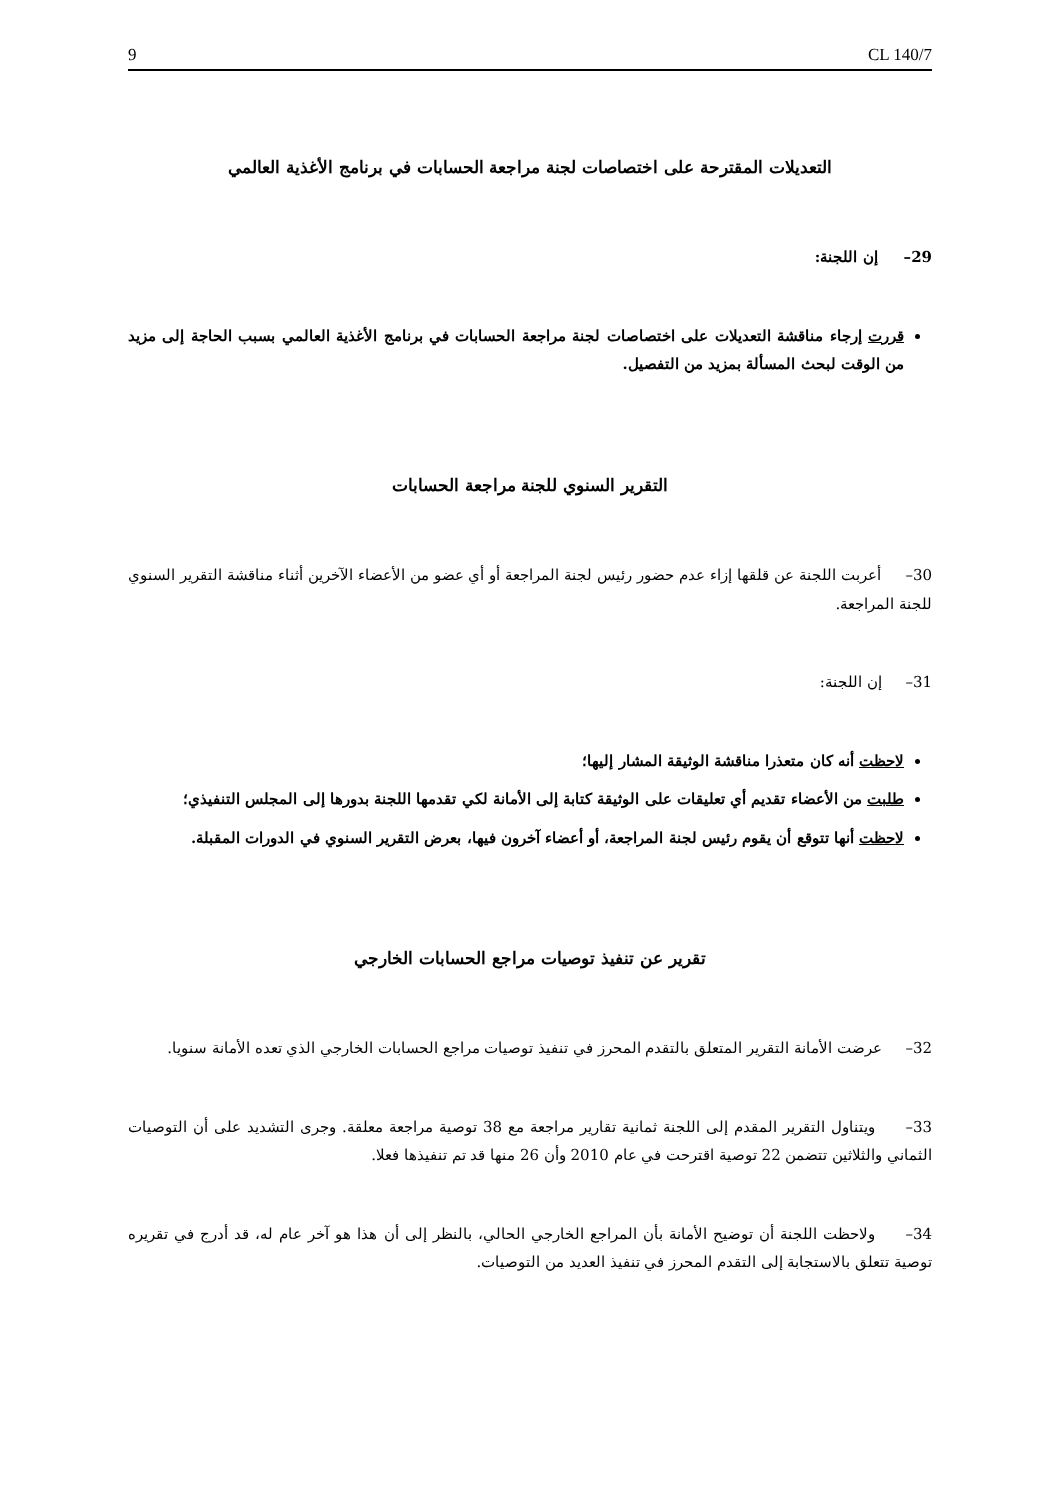9 CL 140/7
التعديلات المقترحة على اختصاصات لجنة مراجعة الحسابات في برنامج الأغذية العالمي
29– إن اللجنة:
قررت إرجاء مناقشة التعديلات على اختصاصات لجنة مراجعة الحسابات في برنامج الأغذية العالمي بسبب الحاجة إلى مزيد من الوقت لبحث المسألة بمزيد من التفصيل.
التقرير السنوي للجنة مراجعة الحسابات
30– أعربت اللجنة عن قلقها إزاء عدم حضور رئيس لجنة المراجعة أو أي عضو من الأعضاء الآخرين أثناء مناقشة التقرير السنوي للجنة المراجعة.
31– إن اللجنة:
لاحظت أنه كان متعذرا مناقشة الوثيقة المشار إليها؛
طلبت من الأعضاء تقديم أي تعليقات على الوثيقة كتابة إلى الأمانة لكي تقدمها اللجنة بدورها إلى المجلس التنفيذي؛
لاحظت أنها تتوقع أن يقوم رئيس لجنة المراجعة، أو أعضاء آخرون فيها، بعرض التقرير السنوي في الدورات المقبلة.
تقرير عن تنفيذ توصيات مراجع الحسابات الخارجي
32– عرضت الأمانة التقرير المتعلق بالتقدم المحرز في تنفيذ توصيات مراجع الحسابات الخارجي الذي تعده الأمانة سنويا.
33– ويتناول التقرير المقدم إلى اللجنة ثمانية تقارير مراجعة مع 38 توصية مراجعة معلقة. وجرى التشديد على أن التوصيات الثماني والثلاثين تتضمن 22 توصية اقترحت في عام 2010 وأن 26 منها قد تم تنفيذها فعلا.
34– ولاحظت اللجنة أن توضيح الأمانة بأن المراجع الخارجي الحالي، بالنظر إلى أن هذا هو آخر عام له، قد أدرج في تقريره توصية تتعلق بالاستجابة إلى التقدم المحرز في تنفيذ العديد من التوصيات.